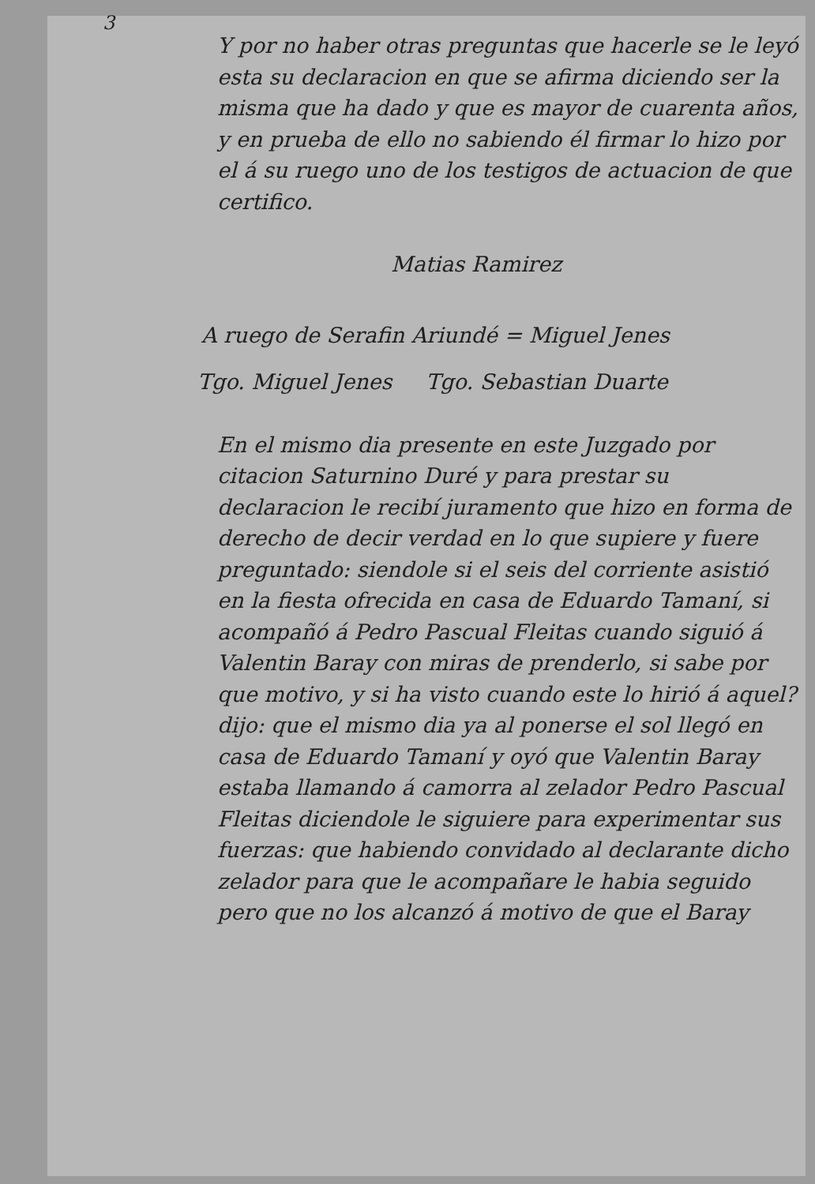3
Y por no haber otras preguntas que hacerle se le leyó esta su declaracion en que se afirma diciendo ser la misma que ha dado y que es mayor de cuarenta años, y en prueba de ello no sabiendo él firmar lo hizo por el á su ruego uno de los testigos de actuacion de que certifico.
Matias Ramirez
A ruego de Serafin Ariundé = Miguel Jenes
Tgo. Miguel Jenes Tgo. Sebastian Duarte
En el mismo dia presente en este Juzgado por citacion Saturnino Duré y para prestar su declaracion le recibí juramento que hizo en forma de derecho de decir verdad en lo que supiere y fuere preguntado: siendole si el seis del corriente asistió en la fiesta ofrecida en casa de Eduardo Tamaní, si acompañó á Pedro Pascual Fleitas cuando siguió á Valentin Baray con miras de prenderlo, si sabe por que motivo, y si ha visto cuando este lo hirió á aquel? dijo: que el mismo dia ya al ponerse el sol llegó en casa de Eduardo Tamaní y oyó que Valentin Baray estaba llamando á camorra al zelador Pedro Pascual Fleitas diciendole le siguiere para experimentar sus fuerzas: que habiendo convidado al declarante dicho zelador para que le acompañare le habia seguido pero que no los alcanzó á motivo de que el Baray